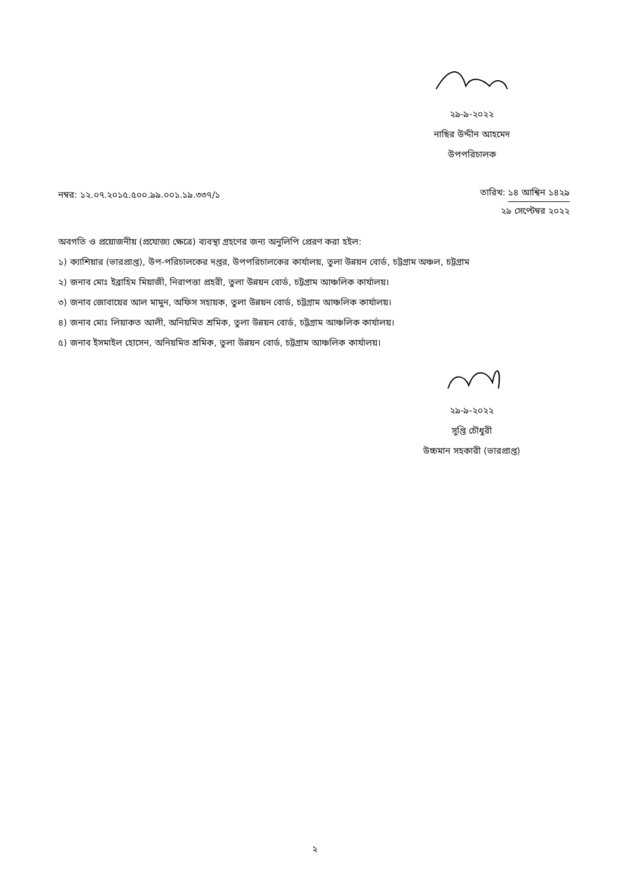২৯-৯-২০২২
নাছির উদ্দীন আহমেদ
উপপরিচালক
নম্বর: ১২.০৭.২০১৫.৫০০.৯৯.০০১.১৯.৩৩৭/১
তারিখ: ১৪ আশ্বিন ১৪২৯
২৯ সেপ্টেম্বর ২০২২
অবগতি ও প্রয়োজনীয় (প্রযোজ্য ক্ষেত্রে) ব্যবস্থা গ্রহণের জন্য অনুলিপি প্রেরণ করা হইল:
১) ক্যাশিয়ার (ভারপ্রাপ্ত), উপ-পরিচালকের দপ্তর, উপপরিচালকের কার্যালয়, তুলা উন্নয়ন বোর্ড, চট্টগ্রাম অঞ্চল, চট্টগ্রাম
২) জনাব মোঃ ইব্রাহিম মিয়াজী, নিরাপত্তা প্রহরী, তুলা উন্নয়ন বোর্ড, চট্টগ্রাম আঞ্চলিক কার্যালয়।
৩) জনাব জোবায়ের আল মামুন, অফিস সহায়ক, তুলা উন্নয়ন বোর্ড, চট্টগ্রাম আঞ্চলিক কার্যালয়।
৪) জনাব মোঃ লিয়াকত আলী, অনিয়মিত শ্রমিক, তুলা উন্নয়ন বোর্ড, চট্টগ্রাম আঞ্চলিক কার্যালয়।
৫) জনাব ইসমাইল হোসেন, অনিয়মিত শ্রমিক, তুলা উন্নয়ন বোর্ড, চট্টগ্রাম আঞ্চলিক কার্যালয়।
২৯-৯-২০২২
সুপ্তি চৌধুরী
উচ্চমান সহকারী (ভারপ্রাপ্ত)
২